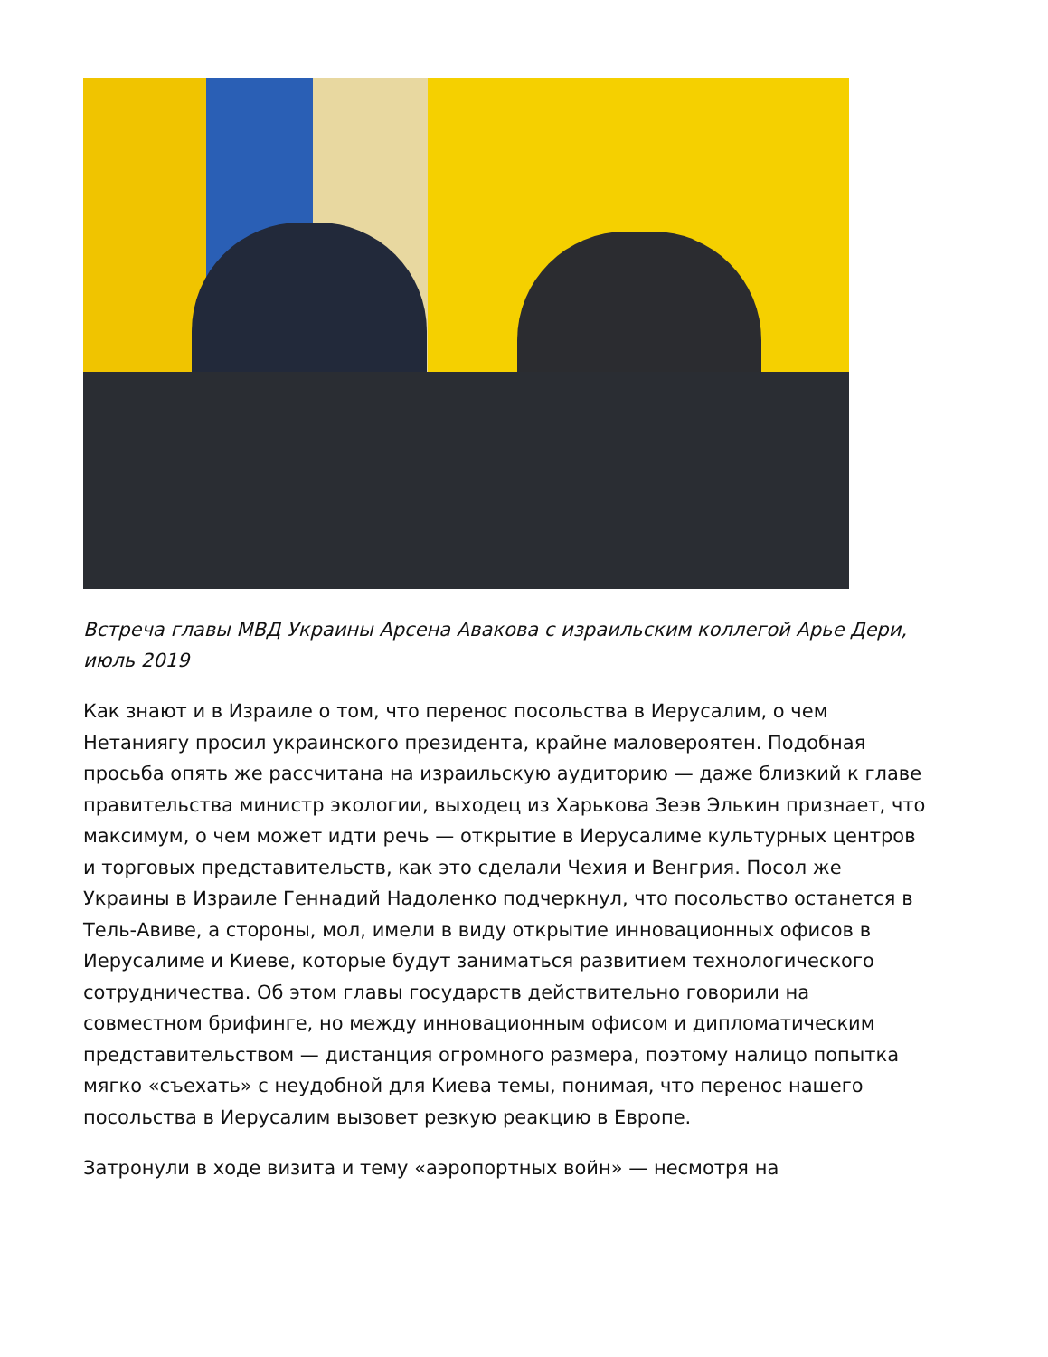Встреча главы МВД Украины Арсена Авакова с израильским коллегой Арье Дери, июль 2019
Как знают и в Израиле о том, что перенос посольства в Иерусалим, о чем Нетаниягу просил украинского президента, крайне маловероятен. Подобная просьба опять же рассчитана на израильскую аудиторию — даже близкий к главе правительства министр экологии, выходец из Харькова Зеэв Элькин признает, что максимум, о чем может идти речь — открытие в Иерусалиме культурных центров и торговых представительств, как это сделали Чехия и Венгрия. Посол же Украины в Израиле Геннадий Надоленко подчеркнул, что посольство останется в Тель-Авиве, а стороны, мол, имели в виду открытие инновационных офисов в Иерусалиме и Киеве, которые будут заниматься развитием технологического сотрудничества. Об этом главы государств действительно говорили на совместном брифинге, но между инновационным офисом и дипломатическим представительством — дистанция огромного размера, поэтому налицо попытка мягко «съехать» с неудобной для Киева темы, понимая, что перенос нашего посольства в Иерусалим вызовет резкую реакцию в Европе.
Затронули в ходе визита и тему «аэропортных войн» — несмотря на